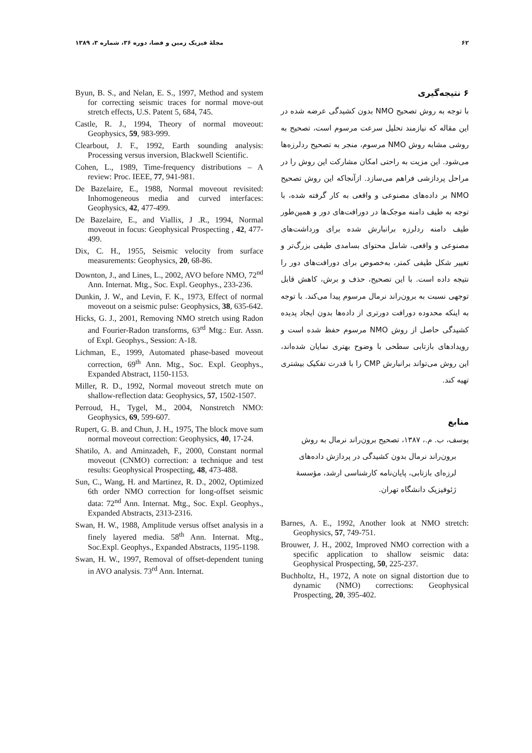۶۲ مجلهٔ فیزیک زمین و فضا، دوره ۳۶، شماره ۳، ۱۳۸۹
۶ نتیجه‌گیری
با توجه به روش تصحیح NMO بدون کشیدگی عرضه شده در این مقاله که نیازمند تحلیل سرعت مرسوم است، تصحیح به روشی مشابه روش NMO مرسوم، منجر به تصحیح ردلرزه‌ها می‌شود. این مزیت به راحتی امکان مشارکت این روش را در مراحل پردازشی فراهم می‌سازد. ازآنجاکه این روش تصحیح NMO بر داده‌های مصنوعی و واقعی به کار گرفته شده، با توجه به طیف دامنه موجک‌ها در دورافت‌های دور و همین‌طور طیف دامنه ردلرزه برانبارش شده برای ورداشت‌های مصنوعی و واقعی، شامل محتوای بسامدی طیفی بزرگ‌تر و تغییر شکل طیفی کمتر، به‌خصوص برای دورافت‌های دور را نتیجه داده است. با این تصحیح، حذف و برش، کاهش قابل توجهی نسبت به برون‌راند نرمال مرسوم پیدا می‌کند. با توجه به اینکه محدوده دورافت دورتری از داده‌ها بدون ایجاد پدیده کشیدگی حاصل از روش NMO مرسوم حفظ شده است و رویدادهای بازتابی سطحی با وضوح بهتری نمایان شده‌اند، این روش می‌تواند برانبارش CMP را با قدرت تفکیک بیشتری تهیه کند.
منابع
یوسف، ب. م.، ۱۳۸۷، تصحیح برون‌راند نرمال به روش برون‌راند نرمال بدون کشیدگی در پردازش داده‌های لرزه‌ای بازتابی، پایان‌نامه کارشناسی ارشد، مؤسسهٔ ژئوفیزیک دانشگاه تهران.
Barnes, A. E., 1992, Another look at NMO stretch: Geophysics, 57, 749-751.
Brouwer, J. H., 2002, Improved NMO correction with a specific application to shallow seismic data: Geophysical Prospecting, 50, 225-237.
Buchholtz, H., 1972, A note on signal distortion due to dynamic (NMO) corrections: Geophysical Prospecting, 20, 395-402.
Byun, B. S., and Nelan, E. S., 1997, Method and system for correcting seismic traces for normal move-out stretch effects, U.S. Patent 5, 684, 745.
Castle, R. J., 1994, Theory of normal moveout: Geophysics, 59, 983-999.
Clearbout, J. F., 1992, Earth sounding analysis: Processing versus inversion, Blackwell Scientific.
Cohen, L., 1989, Time-frequency distributions – A review: Proc. IEEE, 77, 941-981.
De Bazelaire, E., 1988, Normal moveout revisited: Inhomogeneous media and curved interfaces: Geophysics, 42, 477-499.
De Bazelaire, E., and Viallix, J .R., 1994, Normal moveout in focus: Geophysical Prospecting , 42, 477-499.
Dix, C. H., 1955, Seismic velocity from surface measurements: Geophysics, 20, 68-86.
Downton, J., and Lines, L., 2002, AVO before NMO, 72<sup>nd</sup> Ann. Internat. Mtg., Soc. Expl. Geophys., 233-236.
Dunkin, J. W., and Levin, F. K., 1973, Effect of normal moveout on a seismic pulse: Geophysics, 38, 635-642.
Hicks, G. J., 2001, Removing NMO stretch using Radon and Fourier-Radon transforms, 63<sup>rd</sup> Mtg.: Eur. Assn. of Expl. Geophys., Session: A-18.
Lichman, E., 1999, Automated phase-based moveout correction, 69<sup>th</sup> Ann. Mtg., Soc. Expl. Geophys., Expanded Abstract, 1150-1153.
Miller, R. D., 1992, Normal moveout stretch mute on shallow-reflection data: Geophysics, 57, 1502-1507.
Perroud, H., Tygel, M., 2004, Nonstretch NMO: Geophysics, 69, 599-607.
Rupert, G. B. and Chun, J. H., 1975, The block move sum normal moveout correction: Geophysics, 40, 17-24.
Shatilo, A. and Aminzadeh, F., 2000, Constant normal moveout (CNMO) correction: a technique and test results: Geophysical Prospecting, 48, 473-488.
Sun, C., Wang, H. and Martinez, R. D., 2002, Optimized 6th order NMO correction for long-offset seismic data: 72<sup>nd</sup> Ann. Internat. Mtg., Soc. Expl. Geophys., Expanded Abstracts, 2313-2316.
Swan, H. W., 1988, Amplitude versus offset analysis in a finely layered media. 58<sup>th</sup> Ann. Internat. Mtg., Soc.Expl. Geophys., Expanded Abstracts, 1195-1198.
Swan, H. W., 1997, Removal of offset-dependent tuning in AVO analysis. 73<sup>rd</sup> Ann. Internat.